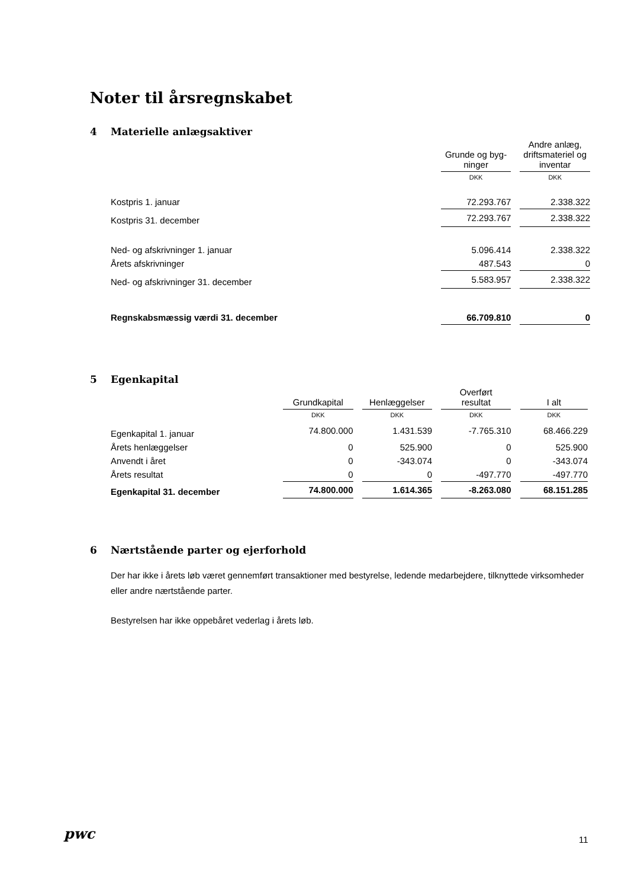Noter til årsregnskabet
4 Materielle anlægsaktiver
| | Grunde og byg- ninger | | Andre anlæg, driftsmateriel og inventar |
| --- | --- | --- | --- |
| | DKK | | DKK |
| Kostpris 1. januar | 72.293.767 | | 2.338.322 |
| Kostpris 31. december | 72.293.767 | | 2.338.322 |
| Ned- og afskrivninger 1. januar | 5.096.414 | | 2.338.322 |
| Årets afskrivninger | 487.543 | | 0 |
| Ned- og afskrivninger 31. december | 5.583.957 | | 2.338.322 |
| Regnskabsmæssig værdi 31. december | 66.709.810 | | 0 |
5 Egenkapital
| | Grundkapital | | Henlæggelser | | Overført resultat | | I alt |
| --- | --- | --- | --- | --- | --- | --- | --- |
| | DKK | | DKK | | DKK | | DKK |
| Egenkapital 1. januar | 74.800.000 | | 1.431.539 | | -7.765.310 | | 68.466.229 |
| Årets henlæggelser | 0 | | 525.900 | | 0 | | 525.900 |
| Anvendt i året | 0 | | -343.074 | | 0 | | -343.074 |
| Årets resultat | 0 | | 0 | | -497.770 | | -497.770 |
| Egenkapital 31. december | 74.800.000 | | 1.614.365 | | -8.263.080 | | 68.151.285 |
6 Nærtstående parter og ejerforhold
Der har ikke i årets løb været gennemført transaktioner med bestyrelse, ledende medarbejdere, tilknyttede virksomheder eller andre nærtstående parter.
Bestyrelsen har ikke oppebåret vederlag i årets løb.
pwc 11